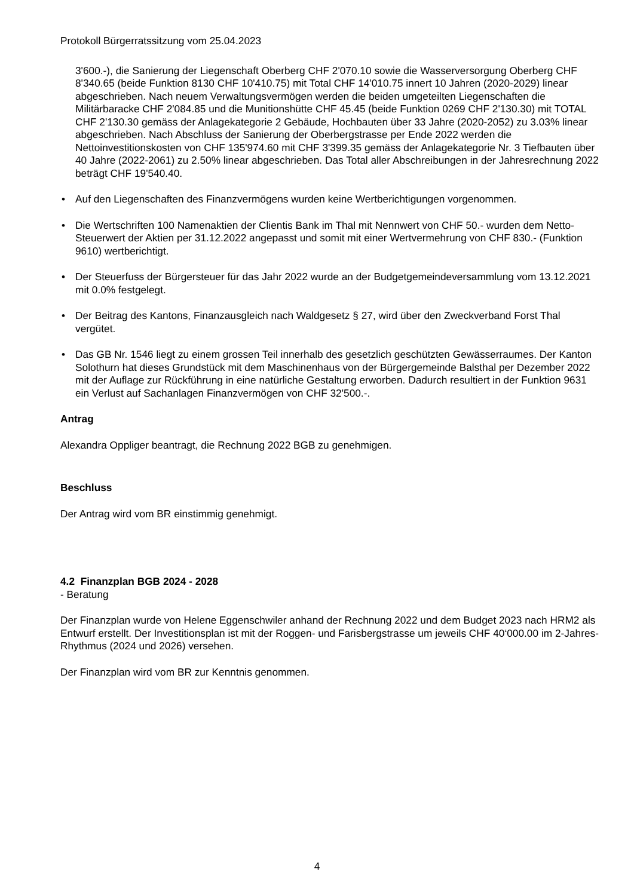Protokoll Bürgerratssitzung vom 25.04.2023
3'600.-), die Sanierung der Liegenschaft Oberberg CHF 2'070.10 sowie die Wasserversorgung Oberberg CHF 8'340.65 (beide Funktion 8130 CHF 10'410.75) mit Total CHF 14'010.75 innert 10 Jahren (2020-2029) linear abgeschrieben. Nach neuem Verwaltungsvermögen werden die beiden umgeteilten Liegenschaften die Militärbaracke CHF 2'084.85 und die Munitionshütte CHF 45.45 (beide Funktion 0269 CHF 2'130.30) mit TOTAL CHF 2'130.30 gemäss der Anlagekategorie 2 Gebäude, Hochbauten über 33 Jahre (2020-2052) zu 3.03% linear abgeschrieben. Nach Abschluss der Sanierung der Oberbergstrasse per Ende 2022 werden die Nettoinvestitionskosten von CHF 135'974.60 mit CHF 3'399.35 gemäss der Anlagekategorie Nr. 3 Tiefbauten über 40 Jahre (2022-2061) zu 2.50% linear abgeschrieben. Das Total aller Abschreibungen in der Jahresrechnung 2022 beträgt CHF 19'540.40.
• Auf den Liegenschaften des Finanzvermögens wurden keine Wertberichtigungen vorgenommen.
• Die Wertschriften 100 Namenaktien der Clientis Bank im Thal mit Nennwert von CHF 50.- wurden dem Netto-Steuerwert der Aktien per 31.12.2022 angepasst und somit mit einer Wertvermehrung von CHF 830.- (Funktion 9610) wertberichtigt.
• Der Steuerfuss der Bürgersteuer für das Jahr 2022 wurde an der Budgetgemeindeversammlung vom 13.12.2021 mit 0.0% festgelegt.
• Der Beitrag des Kantons, Finanzausgleich nach Waldgesetz § 27, wird über den Zweckverband Forst Thal vergütet.
• Das GB Nr. 1546 liegt zu einem grossen Teil innerhalb des gesetzlich geschützten Gewässerraumes. Der Kanton Solothurn hat dieses Grundstück mit dem Maschinenhaus von der Bürgergemeinde Balsthal per Dezember 2022 mit der Auflage zur Rückführung in eine natürliche Gestaltung erworben. Dadurch resultiert in der Funktion 9631 ein Verlust auf Sachanlagen Finanzvermögen von CHF 32'500.-.
Antrag
Alexandra Oppliger beantragt, die Rechnung 2022 BGB zu genehmigen.
Beschluss
Der Antrag wird vom BR einstimmig genehmigt.
4.2 Finanzplan BGB 2024 - 2028
- Beratung
Der Finanzplan wurde von Helene Eggenschwiler anhand der Rechnung 2022 und dem Budget 2023 nach HRM2 als Entwurf erstellt. Der Investitionsplan ist mit der Roggen- und Farisbergstrasse um jeweils CHF 40‘000.00 im 2-Jahres-Rhythmus (2024 und 2026) versehen.
Der Finanzplan wird vom BR zur Kenntnis genommen.
4